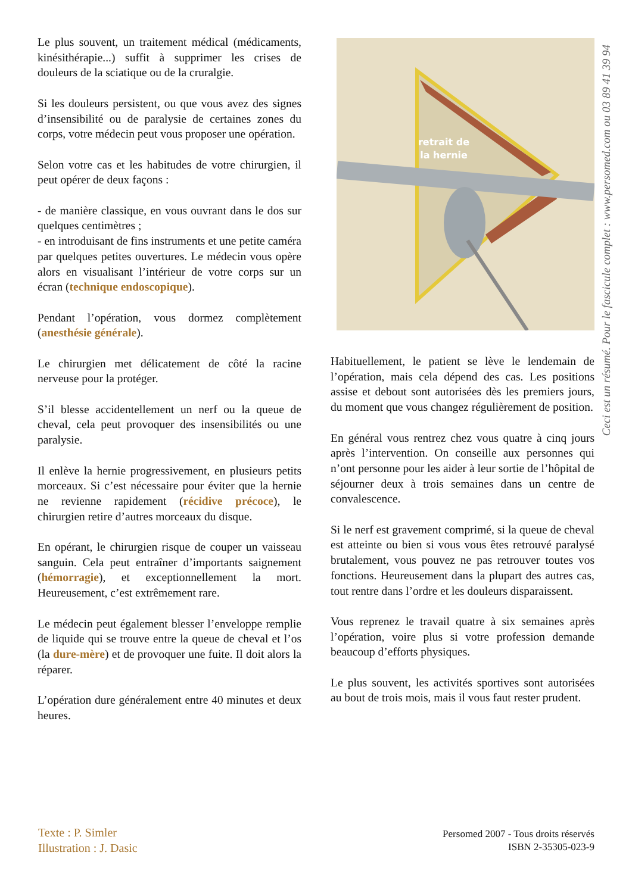Le plus souvent, un traitement médical (médicaments, kinésithérapie...) suffit à supprimer les crises de douleurs de la sciatique ou de la cruralgie.
Si les douleurs persistent, ou que vous avez des signes d’insensibilité ou de paralysie de certaines zones du corps, votre médecin peut vous proposer une opération.
Selon votre cas et les habitudes de votre chirurgien, il peut opérer de deux façons :
- de manière classique, en vous ouvrant dans le dos sur quelques centimètres ;
- en introduisant de fins instruments et une petite caméra par quelques petites ouvertures. Le médecin vous opère alors en visualisant l’intérieur de votre corps sur un écran (technique endoscopique).
Pendant l’opération, vous dormez complètement (anesthésie générale).
Le chirurgien met délicatement de côté la racine nerveuse pour la protéger.
S’il blesse accidentellement un nerf ou la queue de cheval, cela peut provoquer des insensibilités ou une paralysie.
Il enlève la hernie progressivement, en plusieurs petits morceaux. Si c’est nécessaire pour éviter que la hernie ne revienne rapidement (récidive précoce), le chirurgien retire d’autres morceaux du disque.
En opérant, le chirurgien risque de couper un vaisseau sanguin. Cela peut entraîner d’importants saignement (hémorragie), et exceptionnellement la mort. Heureusement, c’est extrêmement rare.
Le médecin peut également blesser l’enveloppe remplie de liquide qui se trouve entre la queue de cheval et l’os (la dure-mère) et de provoquer une fuite. Il doit alors la réparer.
L’opération dure généralement entre 40 minutes et deux heures.
retrait de
la hernie
Ceci est un résumé. Pour le fascicule complet : www.persomed.com ou 03 89 41 39 94
Habituellement, le patient se lève le lendemain de l’opération, mais cela dépend des cas. Les positions assise et debout sont autorisées dès les premiers jours, du moment que vous changez régulièrement de position.
En général vous rentrez chez vous quatre à cinq jours après l’intervention. On conseille aux personnes qui n’ont personne pour les aider à leur sortie de l’hôpital de séjourner deux à trois semaines dans un centre de convalescence.
Si le nerf est gravement comprimé, si la queue de cheval est atteinte ou bien si vous vous êtes retrouvé paralysé brutalement, vous pouvez ne pas retrouver toutes vos fonctions. Heureusement dans la plupart des autres cas, tout rentre dans l’ordre et les douleurs disparaissent.
Vous reprenez le travail quatre à six semaines après l’opération, voire plus si votre profession demande beaucoup d’efforts physiques.
Le plus souvent, les activités sportives sont autorisées au bout de trois mois, mais il vous faut rester prudent.
Texte : P. Simler
Illustration : J. Dasic
Persomed 2007 - Tous droits réservés
ISBN 2-35305-023-9